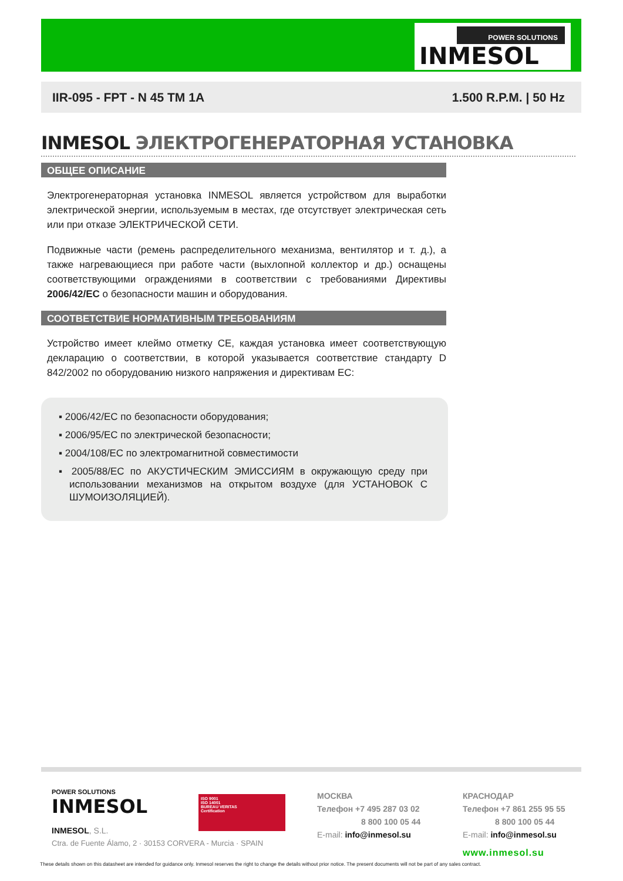POWER SOLUTIONS
INMESOL
IIR-095 - FPT - N 45 TM 1A 1.500 R.P.M. | 50 Hz
INMESOL ЭЛЕКТРОГЕНЕРАТОРНАЯ УСТАНОВКА
ОБЩЕЕ ОПИСАНИЕ
Электрогенераторная установка INMESOL является устройством для выработки электрической энергии, используемым в местах, где отсутствует электрическая сеть или при отказе ЭЛЕКТРИЧЕСКОЙ СЕТИ.
Подвижные части (ремень распределительного механизма, вентилятор и т. д.), а также нагревающиеся при работе части (выхлопной коллектор и др.) оснащены соответствующими ограждениями в соответствии с требованиями Директивы 2006/42/EC о безопасности машин и оборудования.
СООТВЕТСТВИЕ НОРМАТИВНЫМ ТРЕБОВАНИЯМ
Устройство имеет клеймо отметку CE, каждая установка имеет соответствующую декларацию о соответствии, в которой указывается соответствие стандарту D 842/2002 по оборудованию низкого напряжения и директивам ЕС:
▪ 2006/42/EC по безопасности оборудования;
▪ 2006/95/EC по электрической безопасности;
▪ 2004/108/EC по электромагнитной совместимости
▪ 2005/88/EC по АКУСТИЧЕСКИМ ЭМИССИЯМ в окружающую среду при использовании механизмов на открытом воздухе (для УСТАНОВОК С ШУМОИЗОЛЯЦИЕЙ).
POWER SOLUTIONS
INMESOL
INMESOL, S.L.
Ctra. de Fuente Álamo, 2 · 30153 CORVERA - Murcia · SPAIN
ISO 9001
ISO 14001
BUREAU VERITAS
Certification
МОСКВА
Телефон +7 495 287 03 02
8 800 100 05 44
E-mail: info@inmesol.su
КРАСНОДАР
Телефон +7 861 255 95 55
8 800 100 05 44
E-mail: info@inmesol.su
www.inmesol.su
These details shown on this datasheet are intended for guidance only. Inmesol reserves the right to change the details without prior notice. The present documents will not be part of any sales contract.